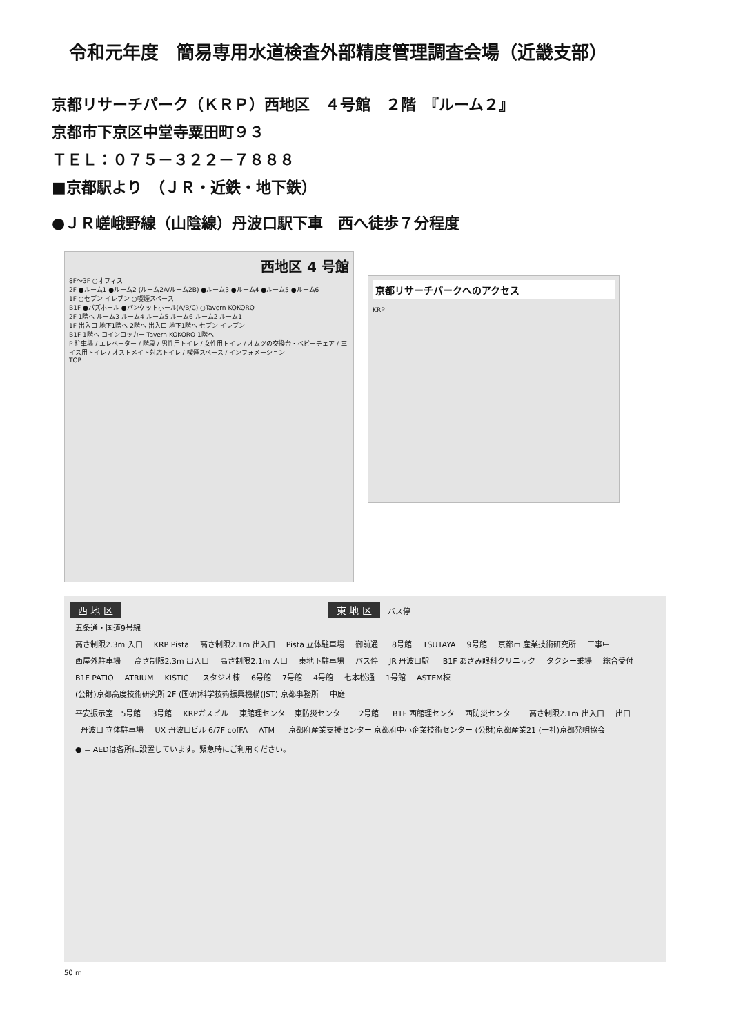令和元年度　簡易専用水道検査外部精度管理調査会場（近畿支部）
京都リサーチパーク（ＫＲＰ）西地区　４号館　２階　『ルーム２』
京都市下京区中堂寺粟田町９３
ＴＥＬ：０７５－３２２－７８８８
■京都駅より　（ＪＲ・近鉄・地下鉄）
●ＪＲ嵯峨野線（山陰線）丹波口駅下車　西へ徒歩７分程度
西地区 4 号館
8F～3F ○オフィス
2F ●ルーム1 ●ルーム2 (ルーム2A/ルーム2B) ●ルーム3 ●ルーム4 ●ルーム5 ●ルーム6
1F ○セブン-イレブン ○喫煙スペース
B1F ●バズホール ●バンケットホール(A/B/C) ○Tavern KOKORO
2F 1階へ ルーム3 ルーム4 ルーム5 ルーム6 ルーム2 ルーム1
1F 出入口 地下1階へ 2階へ 出入口 地下1階へ セブン-イレブン
B1F 1階へ コインロッカー Tavern KOKORO 1階へ
P 駐車場 / エレベーター / 階段 / 男性用トイレ / 女性用トイレ / オムツの交換台・ベビーチェア / 車イス用トイレ / オストメイト対応トイレ / 喫煙スペース / インフォメーション
TOP
京都リサーチパークへのアクセス
KRP
西 地 区 東 地 区 バス停
五条通・国道9号線
高さ制限2.3m 入口 KRP Pista 高さ制限2.1m 出入口 Pista 立体駐車場 御前通 8号館 TSUTAYA 9号館 京都市 産業技術研究所 工事中 西屋外駐車場 高さ制限2.3m 出入口 高さ制限2.1m 入口 東地下駐車場 バス停 JR 丹波口駅 B1F あさみ眼科クリニック タクシー乗場 総合受付 B1F PATIO ATRIUM KISTIC スタジオ棟 6号館 7号館 4号館 七本松通 1号館 ASTEM棟 (公財)京都高度技術研究所 2F (国研)科学技術振興機構(JST) 京都事務所 中庭 平安振示室 5号館 3号館 KRPガスビル 東館理センター 東防災センター 2号館 B1F 西館理センター 西防災センター 高さ制限2.1m 出入口 出口 丹波口 立体駐車場 UX 丹波口ビル 6/7F cofFA ATM 京都府産業支援センター 京都府中小企業技術センター (公財)京都産業21 (一社)京都発明協会
● = AEDは各所に設置しています。緊急時にご利用ください。
50 m